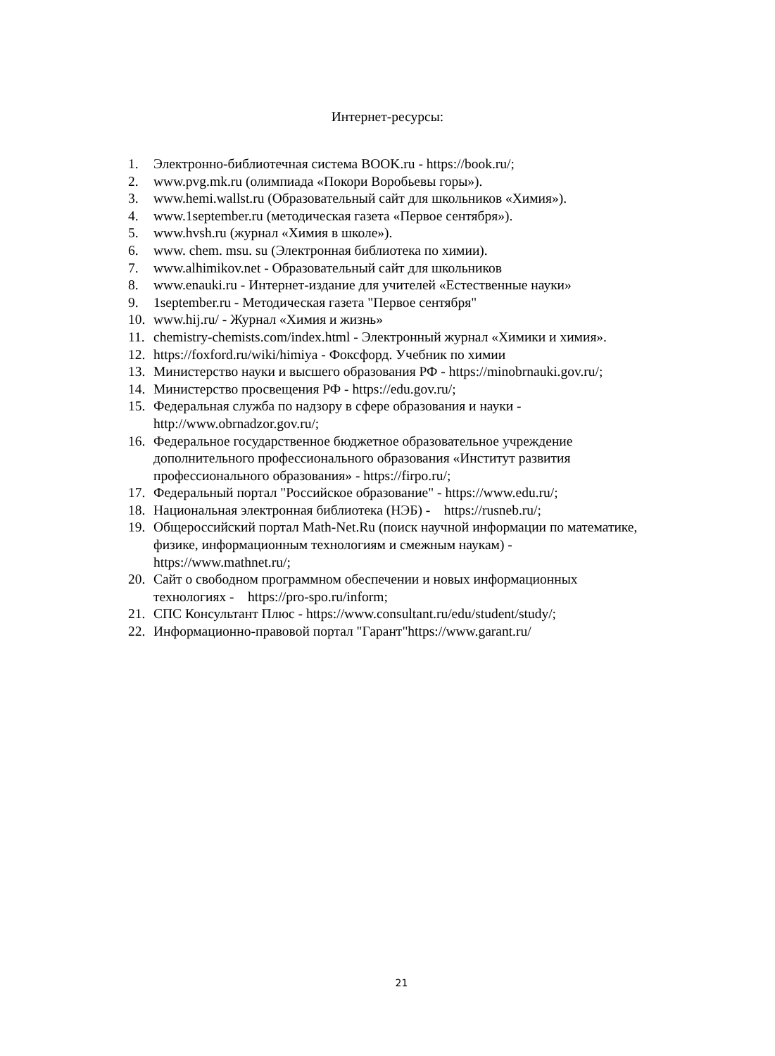Интернет-ресурсы:
1. Электронно-библиотечная система BOOK.ru - https://book.ru/;
2. www.pvg.mk.ru (олимпиада «Покори Воробьевы горы»).
3. www.hemi.wallst.ru (Образовательный сайт для школьников «Химия»).
4. www.1september.ru (методическая газета «Первое сентября»).
5. www.hvsh.ru (журнал «Химия в школе»).
6. www. chem. msu. su (Электронная библиотека по химии).
7. www.alhimikov.net - Образовательный сайт для школьников
8. www.enauki.ru - Интернет-издание для учителей «Естественные науки»
9. 1september.ru - Методическая газета "Первое сентября"
10. www.hij.ru/ - Журнал «Химия и жизнь»
11. chemistry-chemists.com/index.html - Электронный журнал «Химики и химия».
12. https://foxford.ru/wiki/himiya - Фоксфорд. Учебник по химии
13. Министерство науки и высшего образования РФ - https://minobrnauki.gov.ru/;
14. Министерство просвещения РФ - https://edu.gov.ru/;
15. Федеральная служба по надзору в сфере образования и науки -
http://www.obrnadzor.gov.ru/;
16. Федеральное государственное бюджетное образовательное учреждение
дополнительного профессионального образования «Институт развития
профессионального образования» - https://firpo.ru/;
17. Федеральный портал "Российское образование" - https://www.edu.ru/;
18. Национальная электронная библиотека (НЭБ) - https://rusneb.ru/;
19. Общероссийский портал Math-Net.Ru (поиск научной информации по математике,
физике, информационным технологиям и смежным наукам) -
https://www.mathnet.ru/;
20. Сайт о свободном программном обеспечении и новых информационных
технологиях - https://pro-spo.ru/inform;
21. СПС Консультант Плюс - https://www.consultant.ru/edu/student/study/;
22. Информационно-правовой портал "Гарант"https://www.garant.ru/
21